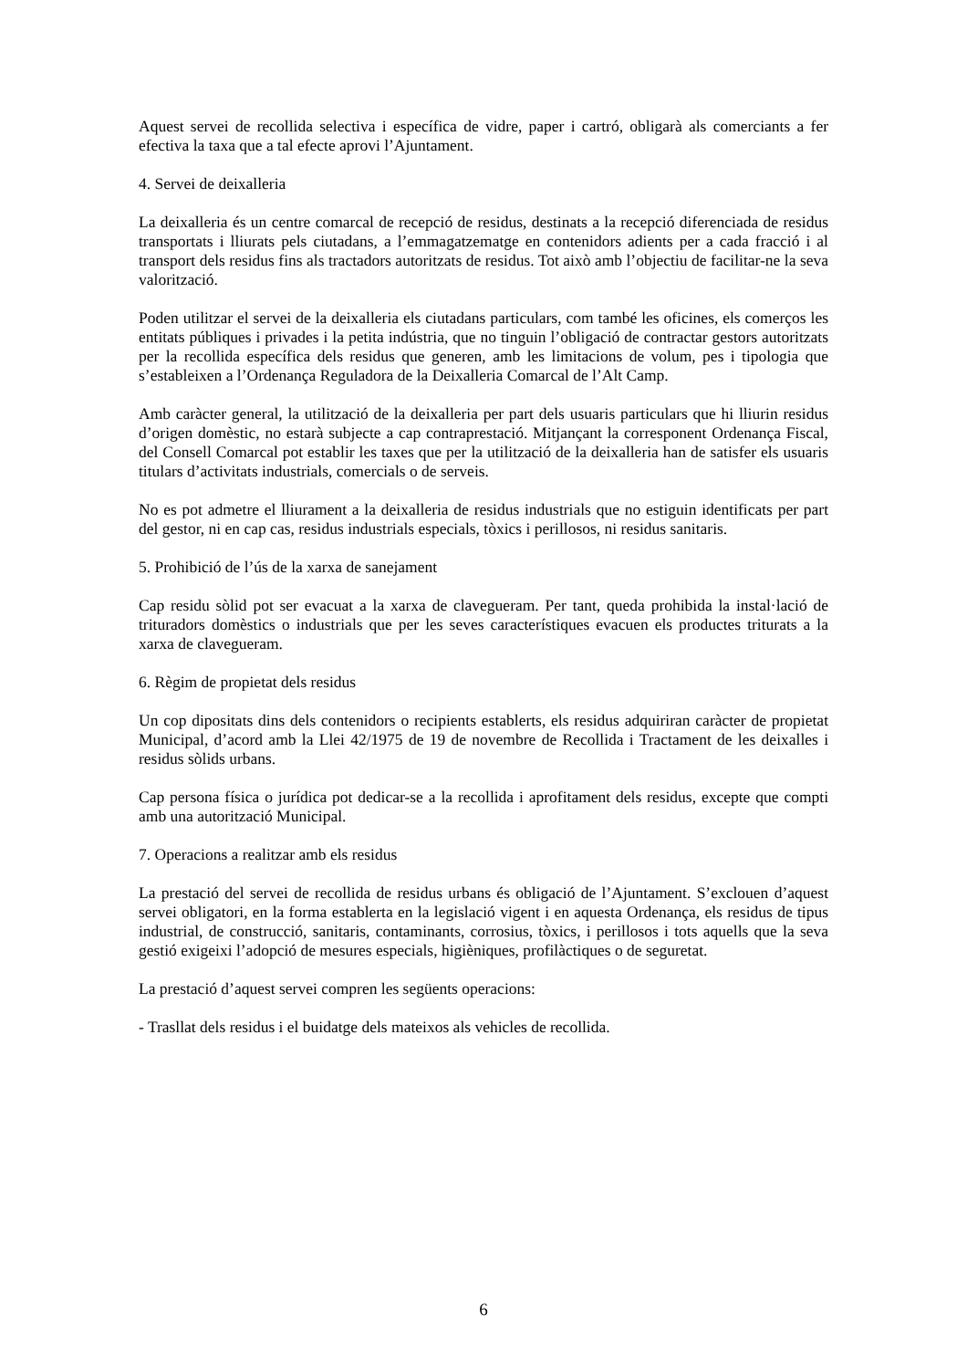Aquest servei de recollida selectiva i específica de vidre, paper i cartró, obligarà als comerciants a fer efectiva la taxa que a tal efecte aprovi l’Ajuntament.
4. Servei de deixalleria
La deixalleria és un centre comarcal de recepció de residus, destinats a la recepció diferenciada de residus transportats i lliurats pels ciutadans, a l’emmagatzematge en contenidors adients per a cada fracció i al transport dels residus fins als tractadors autoritzats de residus. Tot això amb l’objectiu de facilitar-ne la seva valorització.
Poden utilitzar el servei de la deixalleria els ciutadans particulars, com també les oficines, els comerços les entitats públiques i privades i la petita indústria, que no tinguin l’obligació de contractar gestors autoritzats per la recollida específica dels residus que generen, amb les limitacions de volum, pes i tipologia que s’estableixen a l’Ordenança Reguladora de la Deixalleria Comarcal de l’Alt Camp.
Amb caràcter general, la utilització de la deixalleria per part dels usuaris particulars que hi lliurin residus d’origen domèstic, no estarà subjecte a cap contraprestació. Mitjançant la corresponent Ordenança Fiscal, del Consell Comarcal pot establir les taxes que per la utilització de la deixalleria han de satisfer els usuaris titulars d’activitats industrials, comercials o de serveis.
No es pot admetre el lliurament a la deixalleria de residus industrials que no estiguin identificats per part del gestor, ni en cap cas, residus industrials especials, tòxics i perillosos, ni residus sanitaris.
5. Prohibició de l’ús de la xarxa de sanejament
Cap residu sòlid pot ser evacuat a la xarxa de clavegueram. Per tant, queda prohibida la instal·lació de trituradors domèstics o industrials que per les seves característiques evacuen els productes triturats a la xarxa de clavegueram.
6. Règim de propietat dels residus
Un cop dipositats dins dels contenidors o recipients establerts, els residus adquiriran caràcter de propietat Municipal, d’acord amb la Llei 42/1975 de 19 de novembre de Recollida i Tractament de les deixalles i residus sòlids urbans.
Cap persona física o jurídica pot dedicar-se a la recollida i aprofitament dels residus, excepte que compti amb una autorització Municipal.
7. Operacions a realitzar amb els residus
La prestació del servei de recollida de residus urbans és obligació de l’Ajuntament. S’exclouen d’aquest servei obligatori, en la forma establerta en la legislació vigent i en aquesta Ordenança, els residus de tipus industrial, de construcció, sanitaris, contaminants, corrosius, tòxics, i perillosos i tots aquells que la seva gestió exigeixi l’adopció de mesures especials, higièniques, profilàctiques o de seguretat.
La prestació d’aquest servei compren les següents operacions:
- Trasllat dels residus i el buidatge dels mateixos als vehicles de recollida.
6